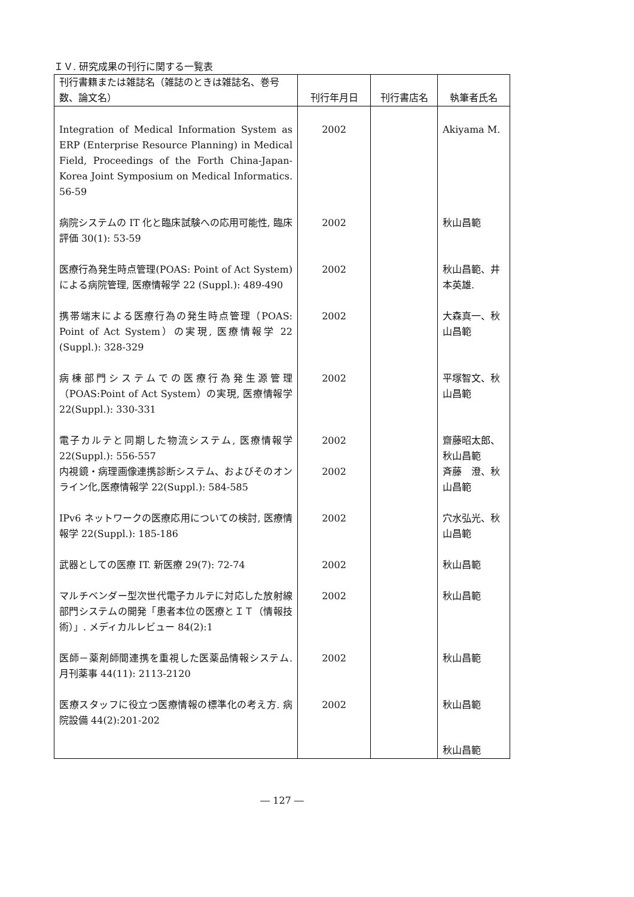ＩＶ. 研究成果の刊行に関する一覧表
| 刊行書籍または雑誌名（雑誌のときは雑誌名、巻号数、論文名） | 刊行年月日 | 刊行書店名 | 執筆者氏名 |
| --- | --- | --- | --- |
| Integration of Medical Information System as ERP (Enterprise Resource Planning) in Medical Field, Proceedings of the Forth China-Japan-Korea Joint Symposium on Medical Informatics. 56-59 | 2002 | | Akiyama M. |
| 病院システムの IT 化と臨床試験への応用可能性, 臨床評価 30(1): 53-59 | 2002 | | 秋山昌範 |
| 医療行為発生時点管理(POAS: Point of Act System) による病院管理, 医療情報学 22 (Suppl.): 489-490 | 2002 | | 秋山昌範、井本英雄. |
| 携帯端末による医療行為の発生時点管理（POAS: Point of Act System）の実現, 医療情報学 22 (Suppl.): 328-329 | 2002 | | 大森真一、秋山昌範 |
| 病棟部門システムでの医療行為発生源管理（POAS:Point of Act System）の実現, 医療情報学 22(Suppl.): 330-331 | 2002 | | 平塚智文、秋山昌範 |
| 電子カルテと同期した物流システム, 医療情報学 22(Suppl.): 556-557 | 2002 | | 齋藤昭太郎、秋山昌範 |
| 内視鏡・病理画像連携診断システム、およびそのオンライン化,医療情報学 22(Suppl.): 584-585 | 2002 | | 斉藤 澄、秋山昌範 |
| IPv6 ネットワークの医療応用についての検討, 医療情報学 22(Suppl.): 185-186 | 2002 | | 穴水弘光、秋山昌範 |
| 武器としての医療 IT. 新医療 29(7): 72-74 | 2002 | | 秋山昌範 |
| マルチベンダー型次世代電子カルテに対応した放射線部門システムの開発「患者本位の医療とＩＴ（情報技術）」. メディカルレビュー 84(2):1 | 2002 | | 秋山昌範 |
| 医師－薬剤師間連携を重視した医薬品情報システム. 月刊薬事 44(11): 2113-2120 | 2002 | | 秋山昌範 |
| 医療スタッフに役立つ医療情報の標準化の考え方. 病院設備 44(2):201-202 | 2002 | | 秋山昌範 |
| | | | 秋山昌範 |
― 127 ―